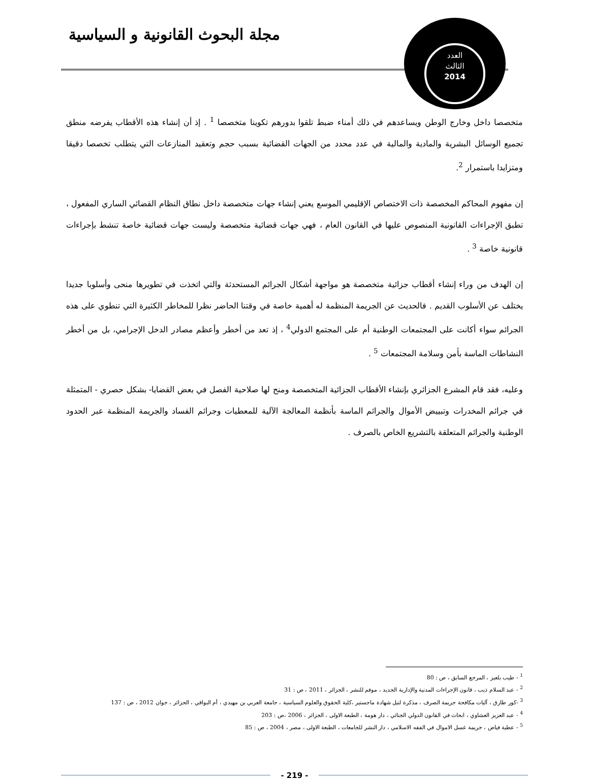مجلة البحوث القانونية و السياسية
العدد
الثالث
2014
متخصصا داخل وخارج الوطن ويساعدهم في ذلك أمناء ضبط تلقوا بدورهم تكوينا متخصصا <sup>1</sup> . إذ أن إنشاء هذه الأقطاب يفرضه منطق تجميع الوسائل البشرية والمادية والمالية في عدد محدد من الجهات القضائية بسبب حجم وتعقيد المنازعات التي يتطلب تخصصا دقيقا ومتزايدا باستمرار <sup>2</sup>.
إن مفهوم المحاكم المخصصة ذات الاختصاص الإقليمي الموسع يعني إنشاء جهات متخصصة داخل نطاق النظام القضائي الساري المفعول ، تطبق الإجراءات القانونية المنصوص عليها في القانون العام ، فهي جهات قضائية متخصصة وليست جهات قضائية خاصة تنشط بإجراءات قانونية خاصة <sup>3</sup> .
إن الهدف من وراء إنشاء أقطاب جزائية متخصصة هو مواجهة أشكال الجرائم المستحدثة والتي اتخذت في تطويرها منحى وأسلوبا جديدا يختلف عن الأسلوب القديم . فالحديث عن الجريمة المنظمة له أهمية خاصة في وقتنا الحاضر نظرا للمخاطر الكثيرة التي تنطوي على هذه الجرائم سواء أكانت على المجتمعات الوطنية أم على المجتمع الدولي<sup>4</sup> ، إذ تعد من أخطر وأعظم مصادر الدخل الإجرامي، بل من أخطر النشاطات الماسة بأمن وسلامة المجتمعات <sup>5</sup> .
وعليه، فقد قام المشرع الجزائري بإنشاء الأقطاب الجزائية المتخصصة ومنح لها صلاحية الفصل في بعض القضايا- بشكل حصري - المتمثلة في جرائم المخدرات وتبييض الأموال والجرائم الماسة بأنظمة المعالجة الآلية للمعطيات وجرائم الفساد والجريمة المنظمة عبر الحدود الوطنية والجرائم المتعلقة بالتشريع الخاص بالصرف .
<sup>1</sup> - طيب بلعيز ، المرجع السابق ، ص : 80
<sup>2</sup> - عبد السلام ذيب ، قانون الإجراءات المدنية والإدارية الجديد ، موفم للنشر ، الجزائر ، 2011 ، ص : 31
<sup>3</sup> -كور طارق ، آليات مكافحة جريمة الصرف ، مذكرة لنيل شهادة ماجستير ،كلية الحقوق والعلوم السياسية ، جامعة العربي بن مهيدي ، أم البواقي ، الجزائر ، جوان 2012 ، ص : 137
<sup>4</sup> - عبد العزيز العشاوي ، ابحاث في القانون الدولي الجنائي ، دار هومة ، الطبعة الاولى ، الجزائر ، 2006 ،ص : 203
<sup>5</sup> - عطية فياض ، جريمة غسل الاموال في الفقه الاسلامي ، دار النشر للجامعات ، الطبعة الاولى ، مصر ، 2004 ، ص : 85
- 219 -